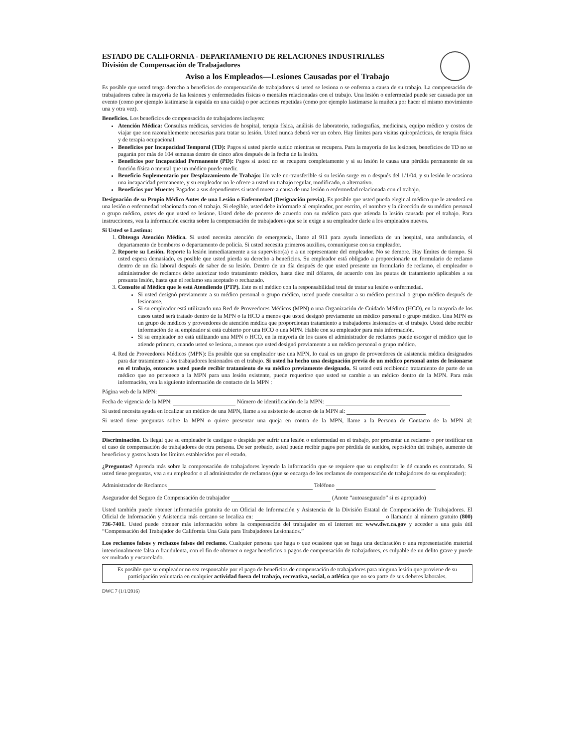ESTADO DE CALIFORNIA - DEPARTAMENTO DE RELACIONES INDUSTRIALES
División de Compensación de Trabajadores
Aviso a los Empleados—Lesiones Causadas por el Trabajo
Es posible que usted tenga derecho a beneficios de compensación de trabajadores si usted se lesiona o se enferma a causa de su trabajo. La compensación de trabajadores cubre la mayoría de las lesiones y enfermedades físicas o mentales relacionadas con el trabajo. Una lesión o enfermedad puede ser causada por un evento (como por ejemplo lastimarse la espalda en una caída) o por acciones repetidas (como por ejemplo lastimarse la muñeca por hacer el mismo movimiento una y otra vez).
Beneficios. Los beneficios de compensación de trabajadores incluyen:
Atención Médica: Consultas médicas, servicios de hospital, terapia física, análisis de laboratorio, radiografías, medicinas, equipo médico y costos de viajar que son razonablemente necesarias para tratar su lesión. Usted nunca deberá ver un cobro. Hay límites para visitas quiroprácticas, de terapia física y de terapia ocupacional.
Beneficios por Incapacidad Temporal (TD): Pagos si usted pierde sueldo mientras se recupera. Para la mayoría de las lesiones, beneficios de TD no se pagarán por más de 104 semanas dentro de cinco años después de la fecha de la lesión.
Beneficios por Incapacidad Permanente (PD): Pagos si usted no se recupera completamente y si su lesión le causa una pérdida permanente de su función física o mental que un médico puede medir.
Beneficio Suplementario por Desplazamiento de Trabajo: Un vale no-transferible si su lesión surge en o después del 1/1/04, y su lesión le ocasiona una incapacidad permanente, y su empleador no le ofrece a usted un trabajo regular, modificado, o alternativo.
Beneficios por Muerte: Pagados a sus dependientes si usted muere a causa de una lesión o enfermedad relacionada con el trabajo.
Designación de su Propio Médico Antes de una Lesión o Enfermedad (Designación previa). Es posible que usted pueda elegir al médico que le atenderá en una lesión o enfermedad relacionada con el trabajo. Si elegible, usted debe informarle al empleador, por escrito, el nombre y la dirección de su médico personal o grupo médico, antes de que usted se lesione. Usted debe de ponerse de acuerdo con su médico para que atienda la lesión causada por el trabajo. Para instrucciones, vea la información escrita sobre la compensación de trabajadores que se le exige a su empleador darle a los empleados nuevos.
Si Usted se Lastima:
1. Obtenga Atención Médica. Si usted necesita atención de emergencia, llame al 911 para ayuda inmediata de un hospital, una ambulancia, el departamento de bomberos o departamento de policía. Si usted necesita primeros auxilios, comuníquese con su empleador.
2. Reporte su Lesión. Reporte la lesión inmediatamente a su supervisor(a) o a un representante del empleador. No se demore. Hay límites de tiempo. Si usted espera demasiado, es posible que usted pierda su derecho a beneficios. Su empleador está obligado a proporcionarle un formulario de reclamo dentro de un día laboral después de saber de su lesión. Dentro de un día después de que usted presente un formulario de reclamo, el empleador o administrador de reclamos debe autorizar todo tratamiento médico, hasta diez mil dólares, de acuerdo con las pautas de tratamiento aplicables a su presunta lesión, hasta que el reclamo sea aceptado o rechazado.
3. Consulte al Médico que le está Atendiendo (PTP). Este es el médico con la responsabilidad total de tratar su lesión o enfermedad.
Si usted designó previamente a su médico personal o grupo médico, usted puede consultar a su médico personal o grupo médico después de lesionarse.
Si su empleador está utilizando una Red de Proveedores Médicos (MPN) o una Organización de Cuidado Médico (HCO), en la mayoría de los casos usted será tratado dentro de la MPN o la HCO a menos que usted designó previamente un médico personal o grupo médico. Una MPN es un grupo de médicos y proveedores de atención médica que proporcionan tratamiento a trabajadores lesionados en el trabajo. Usted debe recibir información de su empleador si está cubierto por una HCO o una MPN. Hable con su empleador para más información.
Si su empleador no está utilizando una MPN o HCO, en la mayoría de los casos el administrador de reclamos puede escoger el médico que lo atiende primero, cuando usted se lesiona, a menos que usted designó previamente a un médico personal o grupo médico.
4. Red de Proveedores Médicos (MPN): Es posible que su empleador use una MPN, lo cual es un grupo de proveedores de asistencia médica designados para dar tratamiento a los trabajadores lesionados en el trabajo. Si usted ha hecho una designación previa de un médico personal antes de lesionarse en el trabajo, entonces usted puede recibir tratamiento de su médico previamente designado. Si usted está recibiendo tratamiento de parte de un médico que no pertenece a la MPN para una lesión existente, puede requerirse que usted se cambie a un médico dentro de la MPN. Para más información, vea la siguiente información de contacto de la MPN :
Página web de la MPN:
Fecha de vigencia de la MPN: Número de identificación de la MPN:
Si usted necesita ayuda en localizar un médico de una MPN, llame a su asistente de acceso de la MPN al:
Si usted tiene preguntas sobre la MPN o quiere presentar una queja en contra de la MPN, llame a la Persona de Contacto de la MPN al:
Discriminación. Es ilegal que su empleador le castigue o despida por sufrir una lesión o enfermedad en el trabajo, por presentar un reclamo o por testificar en el caso de compensación de trabajadores de otra persona. De ser probado, usted puede recibir pagos por pérdida de sueldos, reposición del trabajo, aumento de beneficios y gastos hasta los límites establecidos por el estado.
¿Preguntas? Aprenda más sobre la compensación de trabajadores leyendo la información que se requiere que su empleador le dé cuando es contratado. Si usted tiene preguntas, vea a su empleador o al administrador de reclamos (que se encarga de los reclamos de compensación de trabajadores de su empleador):
Administrador de Reclamos Teléfono
Asegurador del Seguro de Compensación de trabajador (Anote “autoasegurado” si es apropiado)
Usted también puede obtener información gratuita de un Oficial de Información y Asistencia de la División Estatal de Compensación de Trabajadores. El Oficial de Información y Asistencia más cercano se localiza en: o llamando al número gratuito (800) 736-7401. Usted puede obtener más información sobre la compensación del trabajador en el Internet en: www.dwc.ca.gov y acceder a una guía útil “Compensación del Trabajador de California Una Guía para Trabajadores Lesionados.”
Los reclamos falsos y rechazos falsos del reclamo. Cualquier persona que haga o que ocasione que se haga una declaración o una representación material intencionalmente falsa o fraudulenta, con el fin de obtener o negar beneficios o pagos de compensación de trabajadores, es culpable de un delito grave y puede ser multado y encarcelado.
Es posible que su empleador no sea responsable por el pago de beneficios de compensación de trabajadores para ninguna lesión que proviene de su participación voluntaria en cualquier actividad fuera del trabajo, recreativa, social, o atlética que no sea parte de sus deberes laborales.
DWC 7 (1/1/2016)